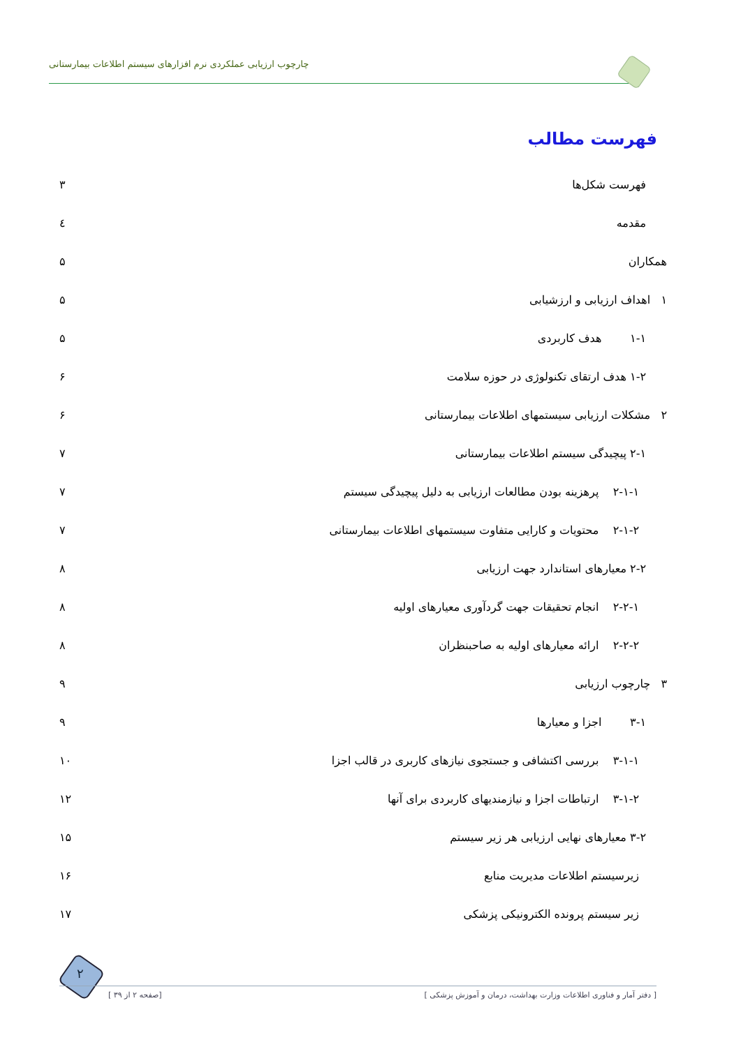چارچوب ارزیابی عملکردی نرم افزارهای سیستم اطلاعات بیمارستانی
فهرست مطالب
فهرست شکل‌ها ۳
مقدمه ٤
همکاران ۵
۱ اهداف ارزیابی و ارزشیابی ۵
۱-۱ هدف کاربردی ۵
۱-۲ هدف ارتقای تکنولوژی در حوزه سلامت ۶
۲ مشکلات ارزیابی سیستمهای اطلاعات بیمارستانی ۶
۲-۱ پیچیدگی سیستم اطلاعات بیمارستانی ۷
۲-۱-۱ پرهزینه بودن مطالعات ارزیابی به دلیل پیچیدگی سیستم ۷
۲-۱-۲ محتویات و کارایی متفاوت سیستمهای اطلاعات بیمارستانی ۷
۲-۲ معیارهای استاندارد جهت ارزیابی ۸
۲-۲-۱ انجام تحقیقات جهت گردآوری معیارهای اولیه ۸
۲-۲-۲ ارائه معیارهای اولیه به صاحبنظران ۸
۳ چارچوب ارزیابی ۹
۳-۱ اجزا و معیارها ۹
۳-۱-۱ بررسی اکتشافی و جستجوی نیازهای کاربری در قالب اجزا ۱۰
۳-۱-۲ ارتباطات اجزا و نیازمندیهای کاربردی برای آنها ۱۲
۳-۲ معیارهای نهایی ارزیابی هر زیر سیستم ۱۵
زیرسیستم اطلاعات مدیریت منابع ۱۶
زیر سیستم پرونده الکترونیکی پزشکی ۱۷
۲
[ صفحه ۲ از ۳۹] [ دفتر آمار و فناوری اطلاعات وزارت بهداشت، درمان و آموزش پزشکی ]